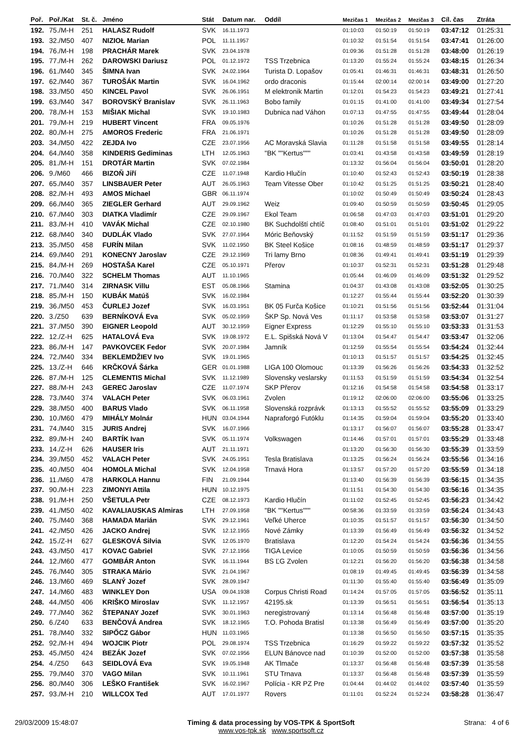| Poř. | Poř./Kat | St. č. | Jméno | Stát | Datum nar. | Oddíl | Mezičas 1 | Mezičas 2 | Mezičas 3 | Cíl. čas | Ztráta |
| --- | --- | --- | --- | --- | --- | --- | --- | --- | --- | --- | --- |
| 192. | 75./M-H | 251 | HALASZ Rudolf | SVK | 16.11.1973 | | 01:10:03 | 01:50:19 | 01:50:19 | 03:47:12 | 01:25:31 |
| 193. | 32./M50 | 407 | NIZIOŁ Marian | POL | 11.11.1957 | | 01:10:32 | 01:51:54 | 01:51:54 | 03:47:41 | 01:26:00 |
| 194. | 76./M-H | 198 | PRACHÁR Marek | SVK | 23.04.1978 | | 01:09:36 | 01:51:28 | 01:51:28 | 03:48:00 | 01:26:19 |
| 195. | 77./M-H | 262 | DAROWSKI Dariusz | POL | 01.12.1972 | TSS Trzebnica | 01:13:20 | 01:55:24 | 01:55:24 | 03:48:15 | 01:26:34 |
| 196. | 61./M40 | 345 | ŠIMNA Ivan | SVK | 24.02.1964 | Turista D. Lopašov | 01:05:41 | 01:46:31 | 01:46:31 | 03:48:31 | 01:26:50 |
| 197. | 62./M40 | 367 | TUROŠÁK Martin | SVK | 16.04.1962 | ordo draconis | 01:15:44 | 02:00:14 | 02:00:14 | 03:49:00 | 01:27:20 |
| 198. | 33./M50 | 450 | KINCEL Pavol | SVK | 26.06.1951 | M elektronik Martin | 01:12:01 | 01:54:23 | 01:54:23 | 03:49:21 | 01:27:41 |
| 199. | 63./M40 | 347 | BOROVSKÝ Branislav | SVK | 26.11.1963 | Bobo family | 01:01:15 | 01:41:00 | 01:41:00 | 03:49:34 | 01:27:54 |
| 200. | 78./M-H | 153 | MIŠIAK Michal | SVK | 19.10.1983 | Dubnica nad Váhon | 01:07:13 | 01:47:55 | 01:47:55 | 03:49:44 | 01:28:04 |
| 201. | 79./M-H | 219 | HUBERT Vincent | FRA | 09.05.1976 | | 01:10:26 | 01:51:28 | 01:51:28 | 03:49:50 | 01:28:09 |
| 202. | 80./M-H | 275 | AMOROS Frederic | FRA | 21.06.1971 | | 01:10:26 | 01:51:28 | 01:51:28 | 03:49:50 | 01:28:09 |
| 203. | 34./M50 | 422 | ZEJDA Ivo | CZE | 23.07.1956 | AC Moravská Slavia | 01:11:28 | 01:51:58 | 01:51:58 | 03:49:55 | 01:28:14 |
| 204. | 64./M40 | 358 | KINDERIS Gediminas | LTH | 12.05.1963 | "BK ""Kertus""" | 01:03:41 | 01:43:58 | 01:43:58 | 03:49:59 | 01:28:19 |
| 205. | 81./M-H | 151 | DROTÁR Martin | SVK | 07.02.1984 | | 01:13:32 | 01:56:04 | 01:56:04 | 03:50:01 | 01:28:20 |
| 206. | 9./M60 | 466 | BIZOŇ Jiří | CZE | 11.07.1948 | Kardio Hlučín | 01:10:40 | 01:52:43 | 01:52:43 | 03:50:19 | 01:28:38 |
| 207. | 65./M40 | 357 | LINSBAUER Peter | AUT | 26.05.1963 | Team Vitesse Ober | 01:10:42 | 01:51:25 | 01:51:25 | 03:50:21 | 01:28:40 |
| 208. | 82./M-H | 493 | AMOS Michael | GBR | 06.11.1974 | | 01:10:02 | 01:50:49 | 01:50:49 | 03:50:24 | 01:28:43 |
| 209. | 66./M40 | 365 | ZIEGLER Gerhard | AUT | 29.09.1962 | Weiz | 01:09:40 | 01:50:59 | 01:50:59 | 03:50:45 | 01:29:05 |
| 210. | 67./M40 | 303 | DIATKA Vladimír | CZE | 29.09.1967 | Ekol Team | 01:06:58 | 01:47:03 | 01:47:03 | 03:51:01 | 01:29:20 |
| 211. | 83./M-H | 410 | VAVÁK Michal | CZE | 02.10.1980 | BK Suchdolští chtíč | 01:08:40 | 01:51:01 | 01:51:01 | 03:51:02 | 01:29:22 |
| 212. | 68./M40 | 340 | DUDLÁK Vlado | SVK | 27.07.1964 | Móric Beňovský | 01:11:52 | 01:51:59 | 01:51:59 | 03:51:17 | 01:29:36 |
| 213. | 35./M50 | 458 | FURÍN Milan | SVK | 11.02.1950 | BK Steel Košice | 01:08:16 | 01:48:59 | 01:48:59 | 03:51:17 | 01:29:37 |
| 214. | 69./M40 | 291 | KONECNY Jaroslav | CZE | 29.12.1969 | Tri lamy Brno | 01:08:36 | 01:49:41 | 01:49:41 | 03:51:19 | 01:29:39 |
| 215. | 84./M-H | 269 | HOSTAŠA Karel | CZE | 05.10.1971 | Přerov | 01:10:37 | 01:52:31 | 01:52:31 | 03:51:28 | 01:29:48 |
| 216. | 70./M40 | 322 | SCHELM Thomas | AUT | 11.10.1965 | | 01:05:44 | 01:46:09 | 01:46:09 | 03:51:32 | 01:29:52 |
| 217. | 71./M40 | 314 | ZIRNASK Villu | EST | 05.08.1966 | Stamina | 01:04:37 | 01:43:08 | 01:43:08 | 03:52:05 | 01:30:25 |
| 218. | 85./M-H | 150 | KUBÁK Matúš | SVK | 16.02.1984 | | 01:12:27 | 01:55:44 | 01:55:44 | 03:52:20 | 01:30:39 |
| 219. | 36./M50 | 453 | ČURLEJ Jozef | SVK | 16.03.1951 | BK 05 Furča Košice | 01:10:21 | 01:51:56 | 01:51:56 | 03:52:44 | 01:31:04 |
| 220. | 3./Z50 | 639 | BERNÍKOVÁ Eva | SVK | 05.02.1959 | ŠKP Sp. Nová Ves | 01:11:17 | 01:53:58 | 01:53:58 | 03:53:07 | 01:31:27 |
| 221. | 37./M50 | 390 | EIGNER Leopold | AUT | 30.12.1959 | Eigner Express | 01:12:29 | 01:55:10 | 01:55:10 | 03:53:33 | 01:31:53 |
| 222. | 12./Z-H | 625 | HATALOVÁ Eva | SVK | 19.08.1972 | E.L. Spišská Nová V | 01:13:04 | 01:54:47 | 01:54:47 | 03:53:47 | 01:32:06 |
| 223. | 86./M-H | 147 | PAVKOVCEK Fedor | SVK | 20.07.1984 | Jamník | 01:12:59 | 01:55:54 | 01:55:54 | 03:54:24 | 01:32:44 |
| 224. | 72./M40 | 334 | BEKLEMDŽIEV Ivo | SVK | 19.01.1965 | | 01:10:13 | 01:51:57 | 01:51:57 | 03:54:25 | 01:32:45 |
| 225. | 13./Z-H | 646 | KRČKOVÁ Šárka | GER | 01.01.1988 | LIGA 100 Olomouc | 01:13:39 | 01:56:26 | 01:56:26 | 03:54:33 | 01:32:52 |
| 226. | 87./M-H | 125 | CLEMENTIS Michal | SVK | 11.12.1989 | Slovensky veslarsky | 01:11:53 | 01:51:59 | 01:51:59 | 03:54:34 | 01:32:54 |
| 227. | 88./M-H | 243 | GEREC Jaroslav | CZE | 11.07.1974 | SKP Přerov | 01:12:16 | 01:54:58 | 01:54:58 | 03:54:58 | 01:33:17 |
| 228. | 73./M40 | 374 | VALACH Peter | SVK | 06.03.1961 | Zvolen | 01:19:12 | 02:06:00 | 02:06:00 | 03:55:06 | 01:33:25 |
| 229. | 38./M50 | 400 | BARUS Vlado | SVK | 06.11.1958 | Slovenská rozprávk | 01:13:13 | 01:55:52 | 01:55:52 | 03:55:09 | 01:33:29 |
| 230. | 10./M60 | 479 | MIHÁLY Molnár | HUN | 03.04.1944 | Napraforgó Futóklu | 01:14:35 | 01:59:04 | 01:59:04 | 03:55:20 | 01:33:40 |
| 231. | 74./M40 | 315 | JURIS Andrej | SVK | 16.07.1966 | | 01:13:17 | 01:56:07 | 01:56:07 | 03:55:28 | 01:33:47 |
| 232. | 89./M-H | 240 | BARTÍK Ivan | SVK | 05.11.1974 | Volkswagen | 01:14:46 | 01:57:01 | 01:57:01 | 03:55:29 | 01:33:48 |
| 233. | 14./Z-H | 626 | HAUSER Iris | AUT | 21.11.1971 | | 01:13:20 | 01:56:30 | 01:56:30 | 03:55:39 | 01:33:59 |
| 234. | 39./M50 | 452 | VALACH Peter | SVK | 24.05.1951 | Tesla Bratislava | 01:13:25 | 01:56:24 | 01:56:24 | 03:55:56 | 01:34:16 |
| 235. | 40./M50 | 404 | HOMOLA Michal | SVK | 12.04.1958 | Trnavá Hora | 01:13:57 | 01:57:20 | 01:57:20 | 03:55:59 | 01:34:18 |
| 236. | 11./M60 | 478 | HARKOLA Hannu | FIN | 21.09.1944 | | 01:13:40 | 01:56:39 | 01:56:39 | 03:56:15 | 01:34:35 |
| 237. | 90./M-H | 223 | ZIMONYI Attila | HUN | 10.12.1975 | | 01:11:51 | 01:54:30 | 01:54:30 | 03:56:16 | 01:34:35 |
| 238. | 91./M-H | 250 | VŠETULA Petr | CZE | 08.12.1973 | Kardio Hlučín | 01:11:02 | 01:52:45 | 01:52:45 | 03:56:23 | 01:34:42 |
| 239. | 41./M50 | 402 | KAVALIAUSKAS Almiras | LTH | 27.09.1958 | "BK ""Kertus""" | 00:58:36 | 01:33:59 | 01:33:59 | 03:56:24 | 01:34:43 |
| 240. | 75./M40 | 368 | HAMADA Marián | SVK | 29.12.1961 | Veľké Uherce | 01:10:35 | 01:51:57 | 01:51:57 | 03:56:30 | 01:34:50 |
| 241. | 42./M50 | 426 | JACKO Andrej | SVK | 12.12.1955 | Nové Zámky | 01:13:39 | 01:56:49 | 01:56:49 | 03:56:32 | 01:34:52 |
| 242. | 15./Z-H | 627 | GLESKOVÁ Silvia | SVK | 12.05.1970 | Bratislava | 01:12:20 | 01:54:24 | 01:54:24 | 03:56:36 | 01:34:55 |
| 243. | 43./M50 | 417 | KOVAC Gabriel | SVK | 27.12.1956 | TIGA Levice | 01:10:05 | 01:50:59 | 01:50:59 | 03:56:36 | 01:34:56 |
| 244. | 12./M60 | 477 | GOMBÁR Anton | SVK | 16.11.1944 | BS ĽG Zvolen | 01:12:21 | 01:56:20 | 01:56:20 | 03:56:38 | 01:34:58 |
| 245. | 76./M40 | 305 | STRAKA Mário | SVK | 21.04.1967 | | 01:08:19 | 01:49:45 | 01:49:45 | 03:56:39 | 01:34:58 |
| 246. | 13./M60 | 469 | SLANÝ Jozef | SVK | 28.09.1947 | | 01:11:30 | 01:55:40 | 01:55:40 | 03:56:49 | 01:35:09 |
| 247. | 14./M60 | 483 | WINKLEY Don | USA | 09.04.1938 | Corpus Christi Road | 01:14:24 | 01:57:05 | 01:57:05 | 03:56:52 | 01:35:11 |
| 248. | 44./M50 | 406 | KRIŠKO Miroslav | SVK | 11.12.1957 | 42195.sk | 01:13:39 | 01:56:51 | 01:56:51 | 03:56:54 | 01:35:13 |
| 249. | 77./M40 | 362 | ŠTEPANAY Jozef | SVK | 30.01.1963 | neregistrovaný | 01:13:14 | 01:56:48 | 01:56:48 | 03:57:00 | 01:35:19 |
| 250. | 6./Z40 | 633 | BENČOVÁ Andrea | SVK | 18.12.1965 | T.O. Pohoda Bratisl | 01:13:38 | 01:56:49 | 01:56:49 | 03:57:00 | 01:35:20 |
| 251. | 78./M40 | 332 | SIPŐCZ Gábor | HUN | 11.03.1965 | | 01:13:38 | 01:56:50 | 01:56:50 | 03:57:15 | 01:35:35 |
| 252. | 92./M-H | 494 | WOJCIK Piotr | POL | 29.08.1974 | TSS Trzebnica | 01:16:29 | 01:59:22 | 01:59:22 | 03:57:32 | 01:35:52 |
| 253. | 45./M50 | 424 | BEZÁK Jozef | SVK | 07.02.1956 | ELUN Bánovce nad | 01:10:39 | 01:52:00 | 01:52:00 | 03:57:38 | 01:35:58 |
| 254. | 4./Z50 | 643 | SEIDLOVÁ Eva | SVK | 19.05.1948 | AK Tlmače | 01:13:37 | 01:56:48 | 01:56:48 | 03:57:39 | 01:35:58 |
| 255. | 79./M40 | 370 | VAGO Milan | SVK | 10.11.1961 | STU Trnava | 01:13:37 | 01:56:48 | 01:56:48 | 03:57:39 | 01:35:59 |
| 256. | 80./M40 | 306 | LEŠKO František | SVK | 16.02.1967 | Polícia - KR PZ Pre | 01:04:44 | 01:44:02 | 01:44:02 | 03:57:40 | 01:35:59 |
| 257. | 93./M-H | 210 | WILLCOX Ted | AUT | 17.01.1977 | Rovers | 01:11:01 | 01:52:24 | 01:52:24 | 03:58:28 | 01:36:47 |
29/03/2009 15:48:07 Timing & data processing by VOS-TPK & SportSoft
www.vos-tpk.sk www.sportsoft.cz Strana: 4 of 6